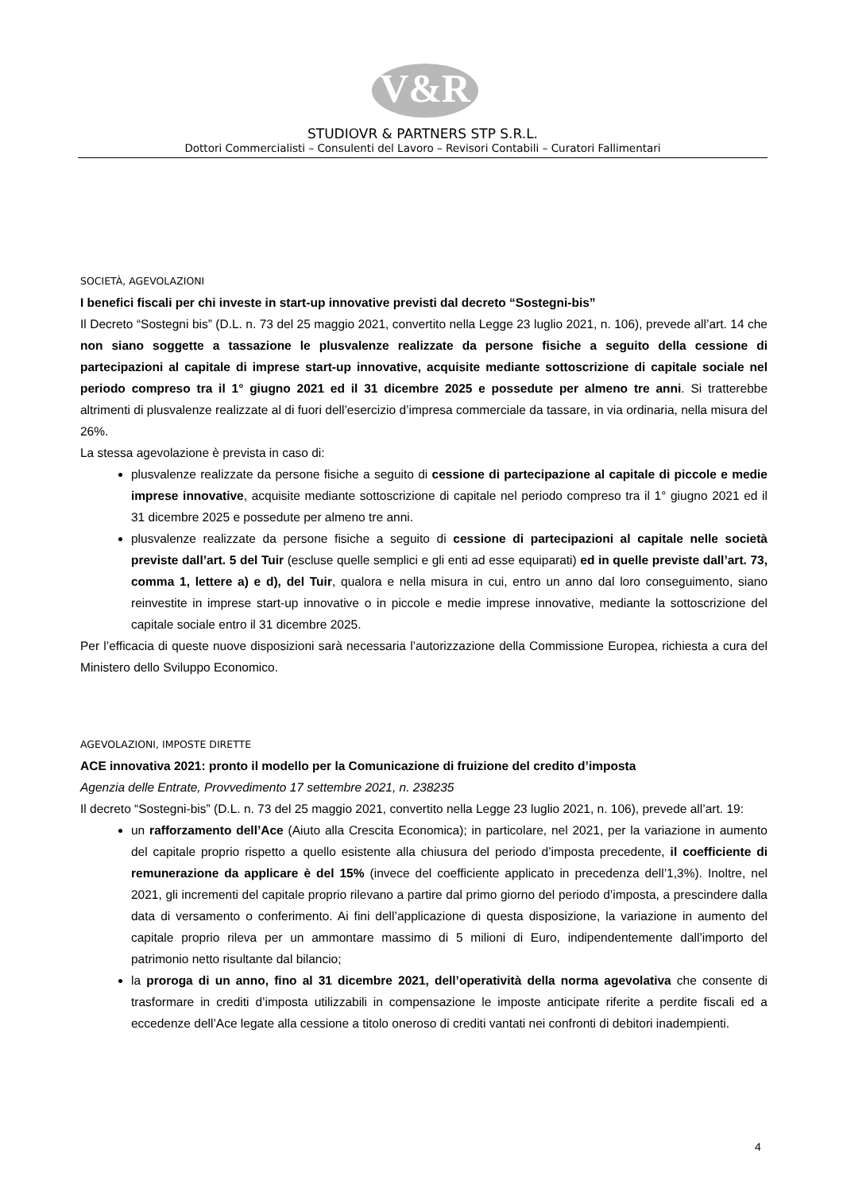V&R
STUDIOVR & PARTNERS STP S.R.L.
Dottori Commercialisti – Consulenti del Lavoro – Revisori Contabili – Curatori Fallimentari
SOCIETÀ, AGEVOLAZIONI
I benefici fiscali per chi investe in start-up innovative previsti dal decreto “Sostegni-bis”
Il Decreto “Sostegni bis” (D.L. n. 73 del 25 maggio 2021, convertito nella Legge 23 luglio 2021, n. 106), prevede all’art. 14 che non siano soggette a tassazione le plusvalenze realizzate da persone fisiche a seguito della cessione di partecipazioni al capitale di imprese start-up innovative, acquisite mediante sottoscrizione di capitale sociale nel periodo compreso tra il 1° giugno 2021 ed il 31 dicembre 2025 e possedute per almeno tre anni. Si tratterebbe altrimenti di plusvalenze realizzate al di fuori dell’esercizio d’impresa commerciale da tassare, in via ordinaria, nella misura del 26%.
La stessa agevolazione è prevista in caso di:
plusvalenze realizzate da persone fisiche a seguito di cessione di partecipazione al capitale di piccole e medie imprese innovative, acquisite mediante sottoscrizione di capitale nel periodo compreso tra il 1° giugno 2021 ed il 31 dicembre 2025 e possedute per almeno tre anni.
plusvalenze realizzate da persone fisiche a seguito di cessione di partecipazioni al capitale nelle società previste dall’art. 5 del Tuir (escluse quelle semplici e gli enti ad esse equiparati) ed in quelle previste dall’art. 73, comma 1, lettere a) e d), del Tuir, qualora e nella misura in cui, entro un anno dal loro conseguimento, siano reinvestite in imprese start-up innovative o in piccole e medie imprese innovative, mediante la sottoscrizione del capitale sociale entro il 31 dicembre 2025.
Per l’efficacia di queste nuove disposizioni sarà necessaria l’autorizzazione della Commissione Europea, richiesta a cura del Ministero dello Sviluppo Economico.
AGEVOLAZIONI, IMPOSTE DIRETTE
ACE innovativa 2021: pronto il modello per la Comunicazione di fruizione del credito d’imposta
Agenzia delle Entrate, Provvedimento 17 settembre 2021, n. 238235
Il decreto “Sostegni-bis” (D.L. n. 73 del 25 maggio 2021, convertito nella Legge 23 luglio 2021, n. 106), prevede all’art. 19:
un rafforzamento dell’Ace (Aiuto alla Crescita Economica); in particolare, nel 2021, per la variazione in aumento del capitale proprio rispetto a quello esistente alla chiusura del periodo d’imposta precedente, il coefficiente di remunerazione da applicare è del 15% (invece del coefficiente applicato in precedenza dell’1,3%). Inoltre, nel 2021, gli incrementi del capitale proprio rilevano a partire dal primo giorno del periodo d’imposta, a prescindere dalla data di versamento o conferimento. Ai fini dell’applicazione di questa disposizione, la variazione in aumento del capitale proprio rileva per un ammontare massimo di 5 milioni di Euro, indipendentemente dall’importo del patrimonio netto risultante dal bilancio;
la proroga di un anno, fino al 31 dicembre 2021, dell’operatività della norma agevolativa che consente di trasformare in crediti d’imposta utilizzabili in compensazione le imposte anticipate riferite a perdite fiscali ed a eccedenze dell’Ace legate alla cessione a titolo oneroso di crediti vantati nei confronti di debitori inadempienti.
4